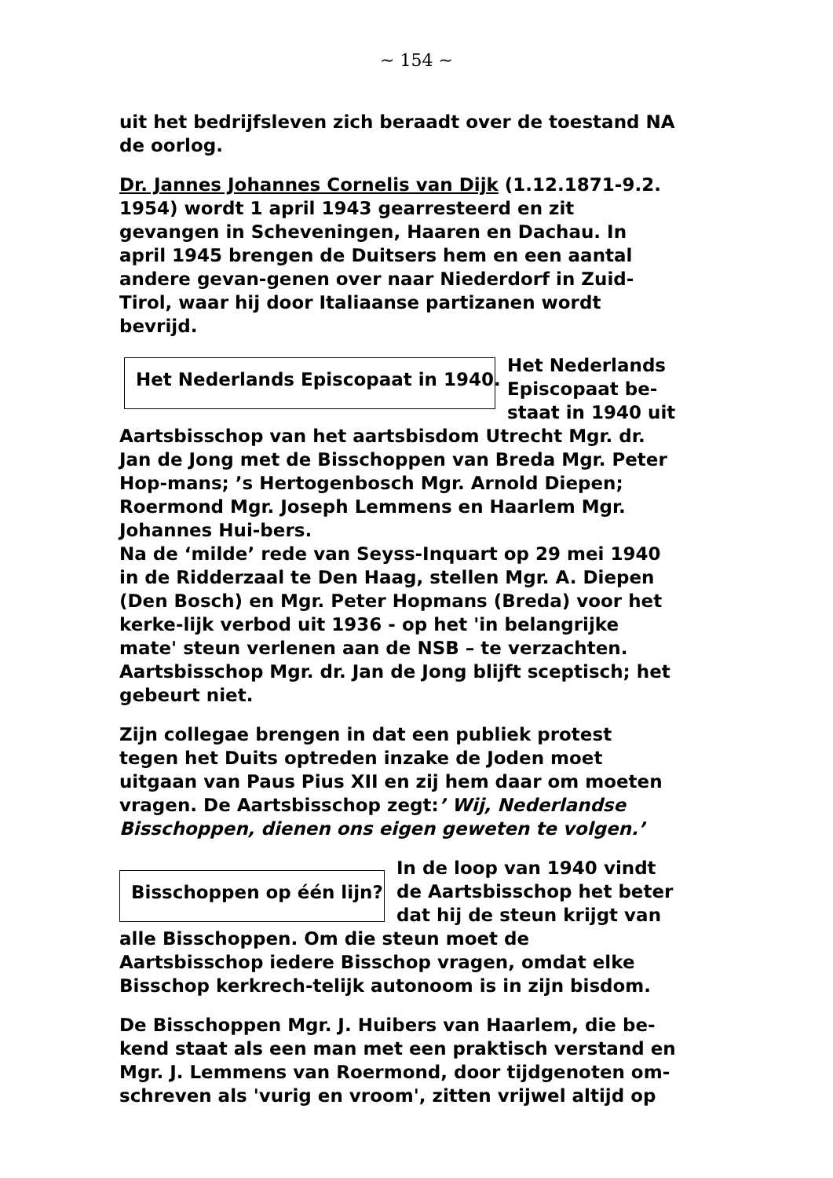~ 154 ~
uit het bedrijfsleven zich beraadt over de toestand NA de oorlog.
Dr. Jannes Johannes Cornelis van Dijk (1.12.1871-9.2. 1954) wordt 1 april 1943 gearresteerd en zit gevangen in Scheveningen, Haaren en Dachau. In april 1945 brengen de Duitsers hem en een aantal andere gevan-genen over naar Niederdorf in Zuid-Tirol, waar hij door Italiaanse partizanen wordt bevrijd.
Het Nederlands Episcopaat in 1940.
Het Nederlands Episcopaat be-staat in 1940 uit
Aartsbisschop van het aartsbisdom Utrecht Mgr. dr. Jan de Jong met de Bisschoppen van Breda Mgr. Peter Hop-mans; ’s Hertogenbosch Mgr. Arnold Diepen; Roermond Mgr. Joseph Lemmens en Haarlem Mgr. Johannes Hui-bers.
Na de ‘milde’ rede van Seyss-Inquart op 29 mei 1940 in de Ridderzaal te Den Haag, stellen Mgr. A. Diepen (Den Bosch) en Mgr. Peter Hopmans (Breda) voor het kerke-lijk verbod uit 1936 - op het 'in belangrijke mate' steun verlenen aan de NSB – te verzachten.
Aartsbisschop Mgr. dr. Jan de Jong blijft sceptisch; het gebeurt niet.
Zijn collegae brengen in dat een publiek protest tegen het Duits optreden inzake de Joden moet uitgaan van Paus Pius XII en zij hem daar om moeten vragen. De Aartsbisschop zegt:’ Wij, Nederlandse Bisschoppen, dienen ons eigen geweten te volgen.’
Bisschoppen op één lijn?
In de loop van 1940 vindt de Aartsbisschop het beter dat hij de steun krijgt van
alle Bisschoppen. Om die steun moet de Aartsbisschop iedere Bisschop vragen, omdat elke Bisschop kerkrech-telijk autonoom is in zijn bisdom.
De Bisschoppen Mgr. J. Huibers van Haarlem, die be-kend staat als een man met een praktisch verstand en Mgr. J. Lemmens van Roermond, door tijdgenoten om-schreven als 'vurig en vroom', zitten vrijwel altijd op